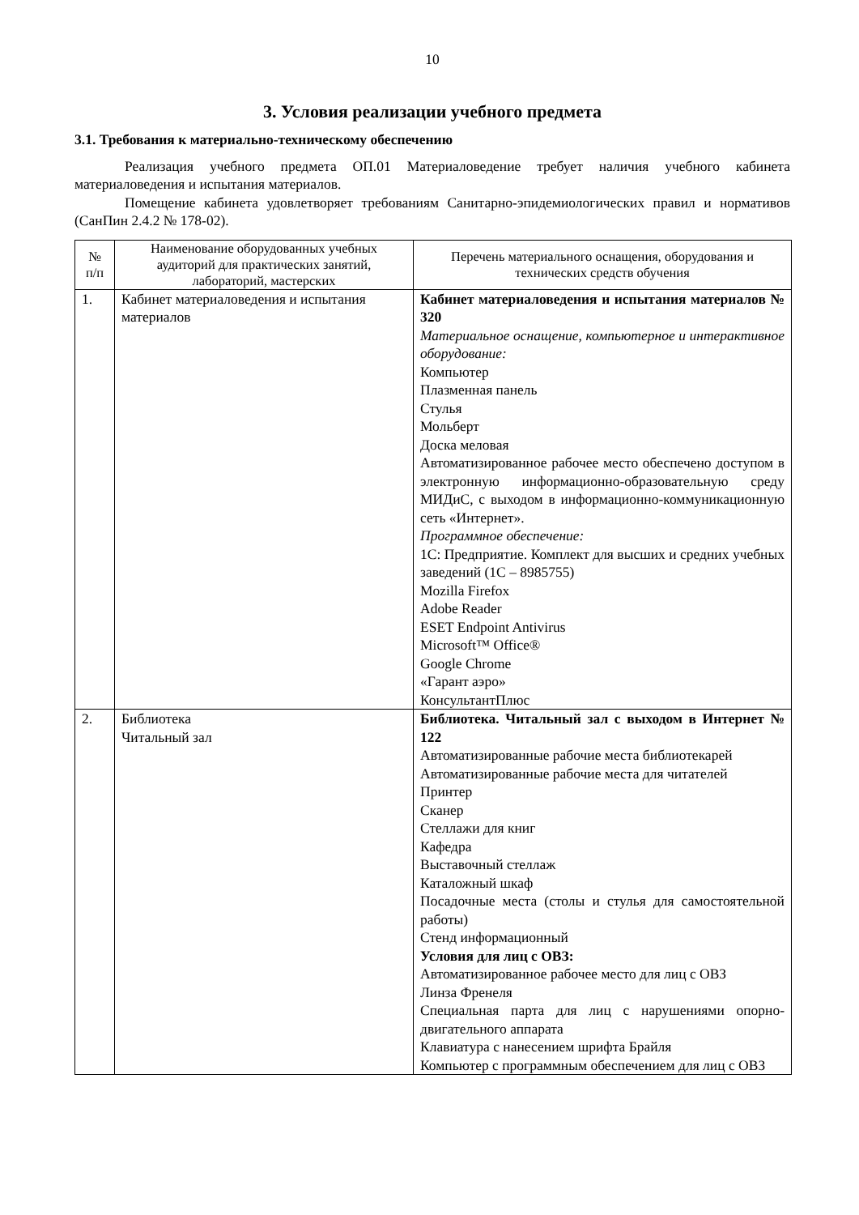10
3. Условия реализации учебного предмета
3.1. Требования к материально-техническому обеспечению
Реализация учебного предмета ОП.01 Материаловедение требует наличия учебного кабинета материаловедения и испытания материалов.
Помещение кабинета удовлетворяет требованиям Санитарно-эпидемиологических правил и нормативов (СанПин 2.4.2 № 178-02).
| № п/п | Наименование оборудованных учебных аудиторий для практических занятий, лабораторий, мастерских | Перечень материального оснащения, оборудования и технических средств обучения |
| --- | --- | --- |
| 1. | Кабинет материаловедения и испытания материалов | Кабинет материаловедения и испытания материалов № 320 Материальное оснащение, компьютерное и интерактивное оборудование: Компьютер Плазменная панель Стулья Мольберт Доска меловая Автоматизированное рабочее место обеспечено доступом в электронную информационно-образовательную среду МИДиС, с выходом в информационно-коммуникационную сеть «Интернет». Программное обеспечение: 1С: Предприятие. Комплект для высших и средних учебных заведений (1С – 8985755) Mozilla Firefox Adobe Reader ESET Endpoint Antivirus Microsoft™ Office® Google Chrome «Гарант аэро» КонсультантПлюс |
| 2. | Библиотека Читальный зал | Библиотека. Читальный зал с выходом в Интернет № 122 Автоматизированные рабочие места библиотекарей Автоматизированные рабочие места для читателей Принтер Сканер Стеллажи для книг Кафедра Выставочный стеллаж Каталожный шкаф Посадочные места (столы и стулья для самостоятельной работы) Стенд информационный Условия для лиц с ОВЗ: Автоматизированное рабочее место для лиц с ОВЗ Линза Френеля Специальная парта для лиц с нарушениями опорно-двигательного аппарата Клавиатура с нанесением шрифта Брайля Компьютер с программным обеспечением для лиц с ОВЗ |